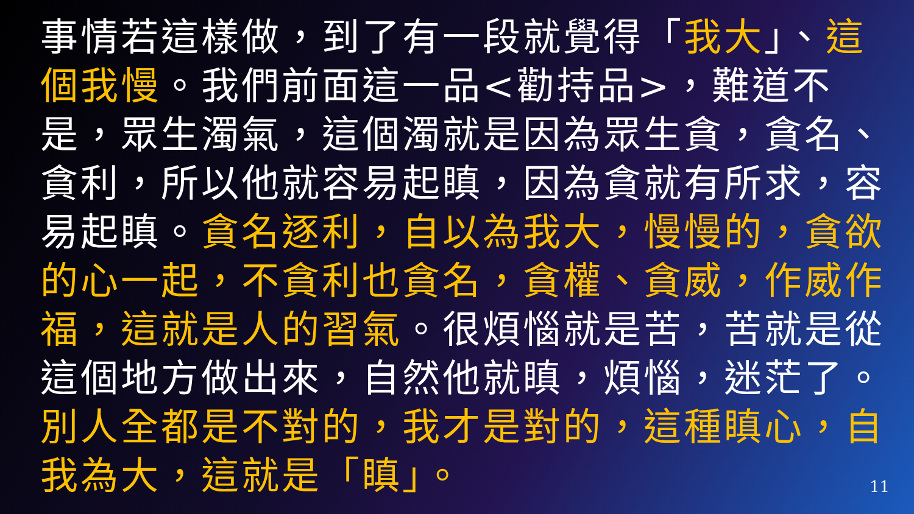事情若這樣做，到了有一段就覺得「我大」、這個我慢。我們前面這一品<勸持品>，難道不是，眾生濁氣，這個濁就是因為眾生貪，貪名、貪利，所以他就容易起瞋，因為貪就有所求，容易起瞋。貪名逐利，自以為我大，慢慢的，貪欲的心一起，不貪利也貪名，貪權、貪威，作威作福，這就是人的習氣。很煩惱就是苦，苦就是從這個地方做出來，自然他就瞋，煩惱，迷茫了。別人全都是不對的，我才是對的，這種瞋心，自我為大，這就是「瞋」。
11